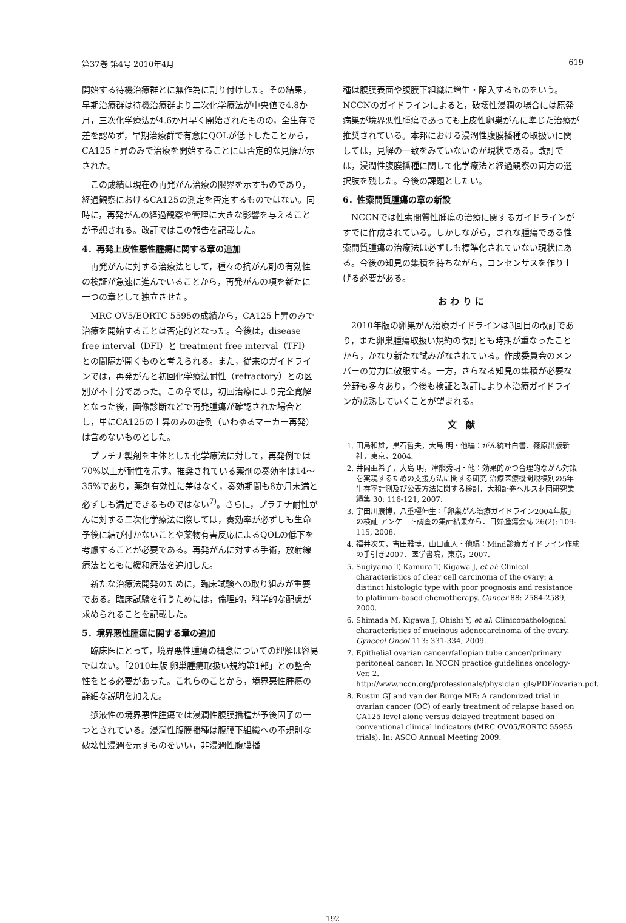第37巻 第4号 2010年4月 619
開始する待機治療群とに無作為に割り付けした。その結果，早期治療群は待機治療群より二次化学療法が中央値で4.8か月，三次化学療法が4.6か月早く開始されたものの，全生存で差を認めず，早期治療群で有意にQOLが低下したことから，CA125上昇のみで治療を開始することには否定的な見解が示された。
この成績は現在の再発がん治療の限界を示すものであり，経過観察におけるCA125の測定を否定するものではない。同時に，再発がんの経過観察や管理に大きな影響を与えることが予想される。改訂ではこの報告を記載した。
4．再発上皮性悪性腫瘍に関する章の追加
再発がんに対する治療法として，種々の抗がん剤の有効性の検証が急速に進んでいることから，再発がんの項を新たに一つの章として独立させた。
MRC OV5/EORTC 5595の成績から，CA125上昇のみで治療を開始することは否定的となった。今後は，disease free interval（DFI）と treatment free interval（TFI）との間隔が開くものと考えられる。また，従来のガイドラインでは，再発がんと初回化学療法耐性（refractory）との区別が不十分であった。この章では，初回治療により完全寛解となった後，画像診断などで再発腫瘍が確認された場合とし，単にCA125の上昇のみの症例（いわゆるマーカー再発）は含めないものとした。
プラチナ製剤を主体とした化学療法に対して，再発例では70%以上が耐性を示す。推奨されている薬剤の奏効率は14～35%であり，薬剤有効性に差はなく，奏効期間も8か月未満と必ずしも満足できるものではない<sup>7)</sup>。さらに，プラチナ耐性がんに対する二次化学療法に際しては，奏効率が必ずしも生命予後に結び付かないことや薬物有害反応によるQOLの低下を考慮することが必要である。再発がんに対する手術，放射線療法とともに緩和療法を追加した。
新たな治療法開発のために，臨床試験への取り組みが重要である。臨床試験を行うためには，倫理的，科学的な配慮が求められることを記載した。
5．境界悪性腫瘍に関する章の追加
臨床医にとって，境界悪性腫瘍の概念についての理解は容易ではない。「2010年版 卵巣腫瘍取扱い規約第1部」との整合性をとる必要があった。これらのことから，境界悪性腫瘍の詳細な説明を加えた。
漿液性の境界悪性腫瘍では浸潤性腹膜播種が予後因子の一つとされている。浸潤性腹膜播種は腹膜下組織への不規則な破壊性浸潤を示すものをいい，非浸潤性腹膜播
種は腹膜表面や腹膜下組織に増生・陥入するものをいう。NCCNのガイドラインによると，破壊性浸潤の場合には原発病巣が境界悪性腫瘍であっても上皮性卵巣がんに準じた治療が推奨されている。本邦における浸潤性腹膜播種の取扱いに関しては，見解の一致をみていないのが現状である。改訂では，浸潤性腹膜播種に関して化学療法と経過観察の両方の選択肢を残した。今後の課題としたい。
6．性索間質腫瘍の章の新設
NCCNでは性索間質性腫瘍の治療に関するガイドラインがすでに作成されている。しかしながら，まれな腫瘍である性索間質腫瘍の治療法は必ずしも標準化されていない現状にある。今後の知見の集積を待ちながら，コンセンサスを作り上げる必要がある。
お わ り に
2010年版の卵巣がん治療ガイドラインは3回目の改訂であり，また卵巣腫瘍取扱い規約の改訂とも時期が重なったことから，かなり新たな試みがなされている。作成委員会のメンバーの労力に敬服する。一方，さらなる知見の集積が必要な分野も多々あり，今後も検証と改訂により本治療ガイドラインが成熟していくことが望まれる。
文　献
1. 田島和雄，黒石哲夫，大島 明・他編：がん統計白書．篠原出版新社，東京，2004.
2. 井岡亜希子，大島 明，津熊秀明・他：効果的かつ合理的ながん対策を実現するための支援方法に関する研究 治療医療機関規模別の5年生存率計測及び公表方法に関する検討．大和証券ヘルス財団研究業績集 30: 116-121, 2007.
3. 宇田川康博，八重樫伸生：「卵巣がん治療ガイドライン2004年版」の検証 アンケート調査の集計結果から．日婦腫瘍会誌 26(2): 109-115, 2008.
4. 福井次矢，吉田雅博，山口直人・他編：Mind診療ガイドライン作成の手引き2007．医学書院，東京，2007.
5. Sugiyama T, Kamura T, Kigawa J, et al: Clinical characteristics of clear cell carcinoma of the ovary: a distinct histologic type with poor prognosis and resistance to platinum-based chemotherapy. Cancer 88: 2584-2589, 2000.
6. Shimada M, Kigawa J, Ohishi Y, et al: Clinicopathological characteristics of mucinous adenocarcinoma of the ovary. Gynecol Oncol 113: 331-334, 2009.
7. Epithelial ovarian cancer/fallopian tube cancer/primary peritoneal cancer: In NCCN practice guidelines oncology-Ver. 2. http://www.nccn.org/professionals/physician_gls/PDF/ovarian.pdf.
8. Rustin GJ and van der Burge ME: A randomized trial in ovarian cancer (OC) of early treatment of relapse based on CA125 level alone versus delayed treatment based on conventional clinical indicators (MRC OV05/EORTC 55955 trials). In: ASCO Annual Meeting 2009.
192